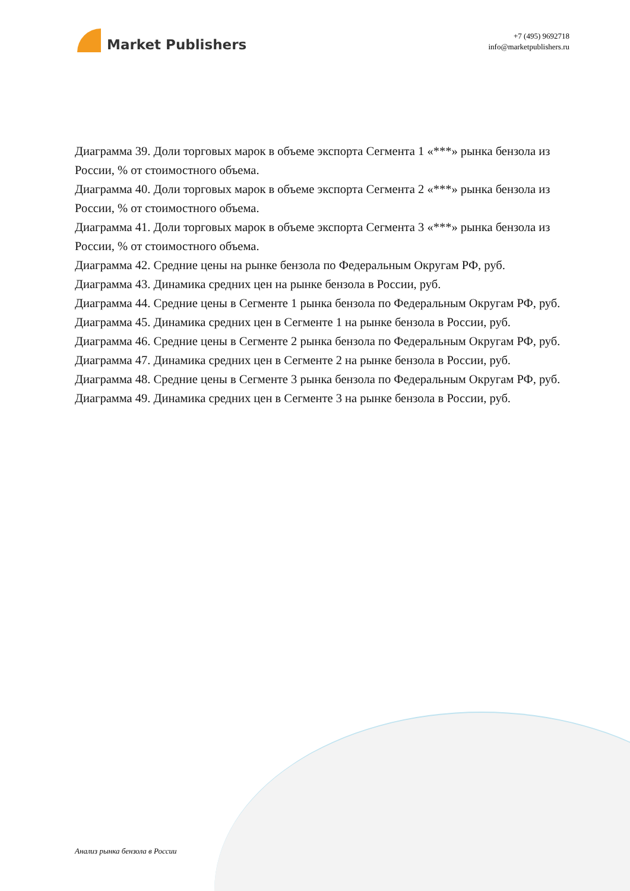Market Publishers
+7 (495) 9692718
info@marketpublishers.ru
Диаграмма 39. Доли торговых марок в объеме экспорта Сегмента 1 «***» рынка бензола из России, % от стоимостного объема.
Диаграмма 40. Доли торговых марок в объеме экспорта Сегмента 2 «***» рынка бензола из России, % от стоимостного объема.
Диаграмма 41. Доли торговых марок в объеме экспорта Сегмента 3 «***» рынка бензола из России, % от стоимостного объема.
Диаграмма 42. Средние цены на рынке бензола по Федеральным Округам РФ, руб.
Диаграмма 43. Динамика средних цен на рынке бензола в России, руб.
Диаграмма 44. Средние цены в Сегменте 1 рынка бензола по Федеральным Округам РФ, руб.
Диаграмма 45. Динамика средних цен в Сегменте 1 на рынке бензола в России, руб.
Диаграмма 46. Средние цены в Сегменте 2 рынка бензола по Федеральным Округам РФ, руб.
Диаграмма 47. Динамика средних цен в Сегменте 2 на рынке бензола в России, руб.
Диаграмма 48. Средние цены в Сегменте 3 рынка бензола по Федеральным Округам РФ, руб.
Диаграмма 49. Динамика средних цен в Сегменте 3 на рынке бензола в России, руб.
Анализ рынка бензола в России